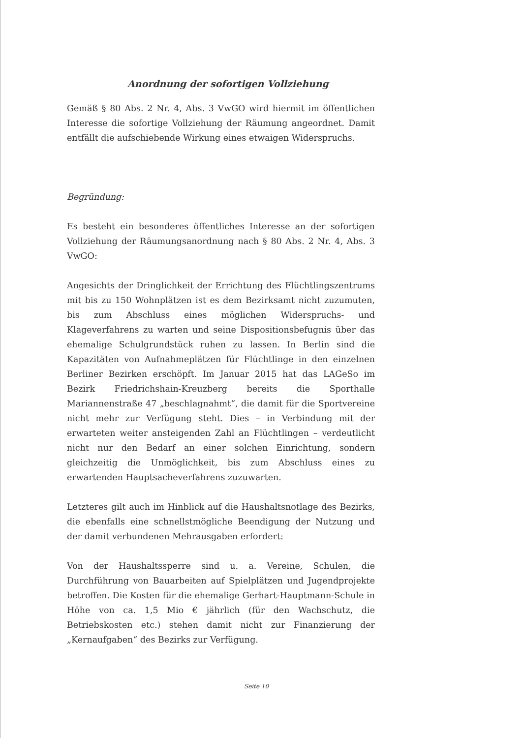Anordnung der sofortigen Vollziehung
Gemäß § 80 Abs. 2 Nr. 4, Abs. 3 VwGO wird hiermit im öffentlichen Interesse die sofortige Vollziehung der Räumung angeordnet. Damit entfällt die aufschiebende Wirkung eines etwaigen Widerspruchs.
Begründung:
Es besteht ein besonderes öffentliches Interesse an der sofortigen Vollziehung der Räumungsanordnung nach § 80 Abs. 2 Nr. 4, Abs. 3 VwGO:
Angesichts der Dringlichkeit der Errichtung des Flüchtlingszentrums mit bis zu 150 Wohnplätzen ist es dem Bezirksamt nicht zuzumuten, bis zum Abschluss eines möglichen Widerspruchs- und Klageverfahrens zu warten und seine Dispositionsbefugnis über das ehemalige Schulgrundstück ruhen zu lassen. In Berlin sind die Kapazitäten von Aufnahmeplätzen für Flüchtlinge in den einzelnen Berliner Bezirken erschöpft. Im Januar 2015 hat das LAGeSo im Bezirk Friedrichshain-Kreuzberg bereits die Sporthalle Mariannenstraße 47 „beschlagnahmt“, die damit für die Sportvereine nicht mehr zur Verfügung steht. Dies – in Verbindung mit der erwarteten weiter ansteigenden Zahl an Flüchtlingen – verdeutlicht nicht nur den Bedarf an einer solchen Einrichtung, sondern gleichzeitig die Unmöglichkeit, bis zum Abschluss eines zu erwartenden Hauptsacheverfahrens zuzuwarten.
Letzteres gilt auch im Hinblick auf die Haushaltsnotlage des Bezirks, die ebenfalls eine schnellstmögliche Beendigung der Nutzung und der damit verbundenen Mehrausgaben erfordert:
Von der Haushaltssperre sind u. a. Vereine, Schulen, die Durchführung von Bauarbeiten auf Spielplätzen und Jugendprojekte betroffen. Die Kosten für die ehemalige Gerhart-Hauptmann-Schule in Höhe von ca. 1,5 Mio € jährlich (für den Wachschutz, die Betriebskosten etc.) stehen damit nicht zur Finanzierung der „Kernaufgaben“ des Bezirks zur Verfügung.
Seite 10